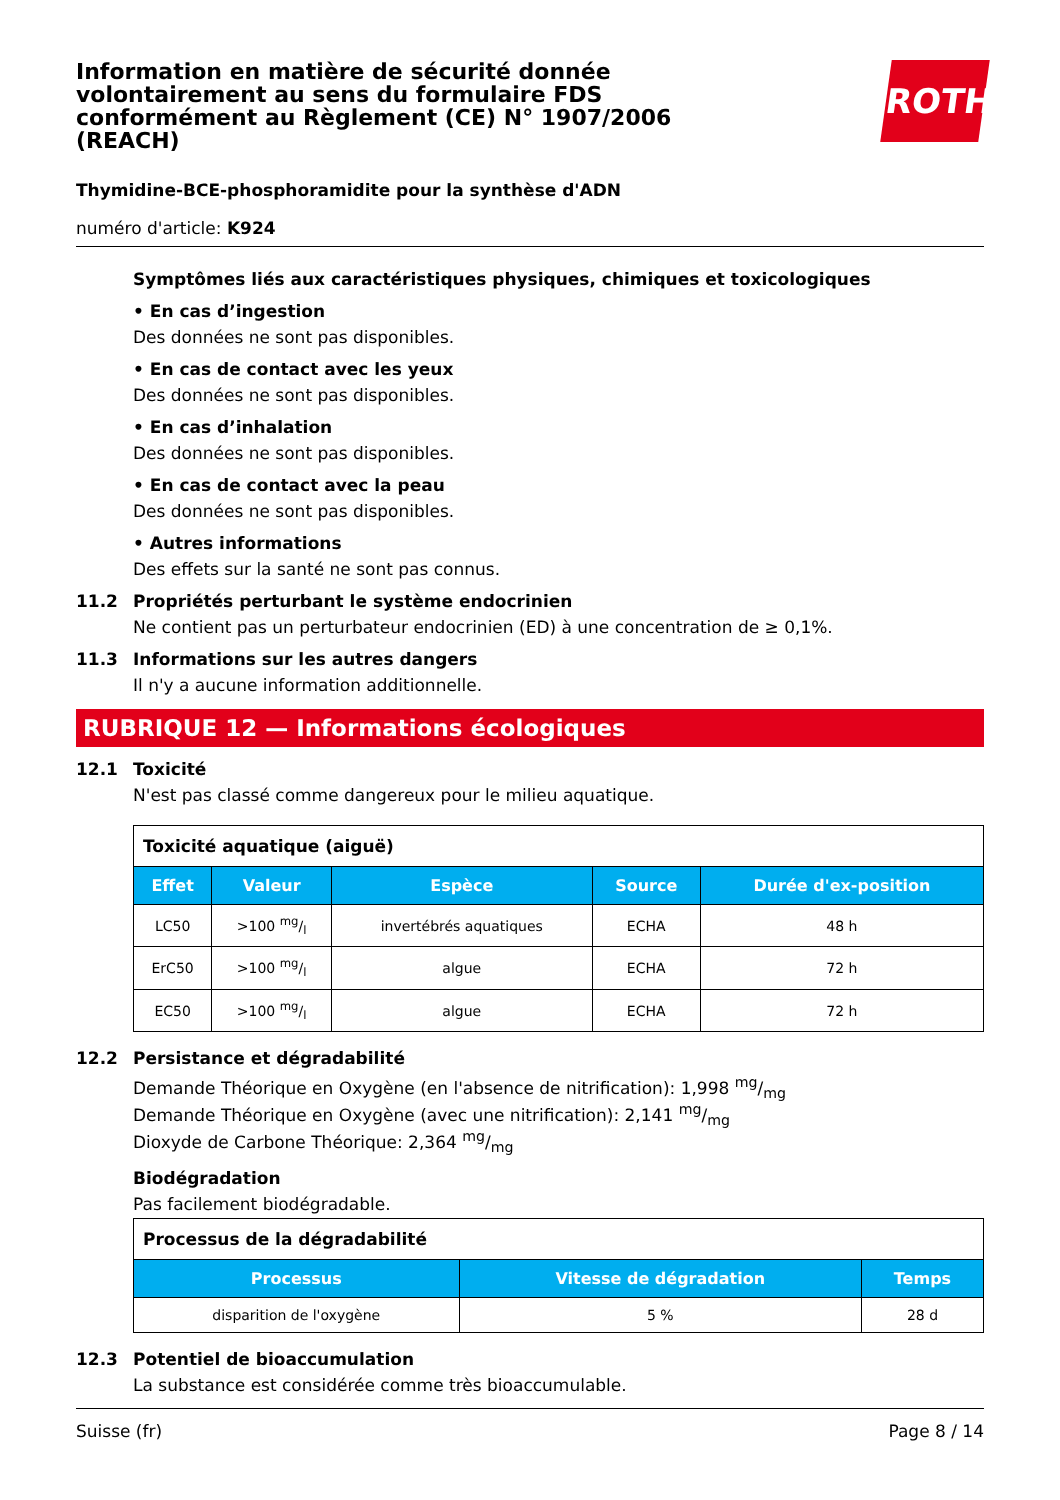ROTH
Information en matière de sécurité donnée volontairement au sens du formulaire FDS conformément au Règlement (CE) N° 1907/2006 (REACH)
Thymidine-BCE-phosphoramidite pour la synthèse d'ADN
numéro d'article: K924
Symptômes liés aux caractéristiques physiques, chimiques et toxicologiques
• En cas d’ingestion
Des données ne sont pas disponibles.
• En cas de contact avec les yeux
Des données ne sont pas disponibles.
• En cas d’inhalation
Des données ne sont pas disponibles.
• En cas de contact avec la peau
Des données ne sont pas disponibles.
• Autres informations
Des effets sur la santé ne sont pas connus.
11.2 Propriétés perturbant le système endocrinien
Ne contient pas un perturbateur endocrinien (ED) à une concentration de ≥ 0,1%.
11.3 Informations sur les autres dangers
Il n'y a aucune information additionnelle.
RUBRIQUE 12 — Informations écologiques
12.1 Toxicité
N'est pas classé comme dangereux pour le milieu aquatique.
| Toxicité aquatique (aiguë) | | | | |
| Effet | Valeur | Espèce | Source | Durée d'ex-position |
| LC50 | >100 mg/l | invertébrés aquatiques | ECHA | 48 h |
| ErC50 | >100 mg/l | algue | ECHA | 72 h |
| EC50 | >100 mg/l | algue | ECHA | 72 h |
12.2 Persistance et dégradabilité
Demande Théorique en Oxygène (en l'absence de nitrification): 1,998 mg/mg
Demande Théorique en Oxygène (avec une nitrification): 2,141 mg/mg
Dioxyde de Carbone Théorique: 2,364 mg/mg
Biodégradation
Pas facilement biodégradable.
| Processus de la dégradabilité | | |
| Processus | Vitesse de dégradation | Temps |
| disparition de l'oxygène | 5 % | 28 d |
12.3 Potentiel de bioaccumulation
La substance est considérée comme très bioaccumulable.
Suisse (fr) Page 8 / 14